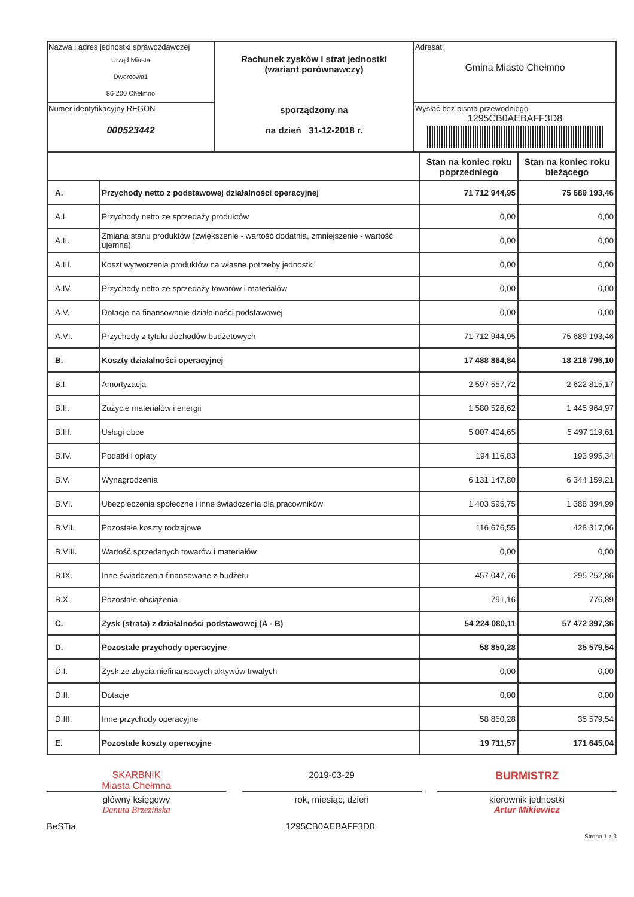| Nazwa i adres jednostki sprawozdawczej Urząd Miasta Dworcowa1 86-200 Chełmno | Rachunek zysków i strat jednostki (wariant porównawczy) sporządzony na na dzień 31-12-2018 r. | Adresat: Gmina Miasto Chełmno |
| Numer identyfikacyjny REGON 000523442 | | Wysłać bez pisma przewodniego 1295CB0AEBAFF3D8 |
| | | Stan na koniec roku poprzedniego | Stan na koniec roku bieżącego |
| A. | Przychody netto z podstawowej działalności operacyjnej | 71 712 944,95 | 75 689 193,46 |
| A.I. | Przychody netto ze sprzedaży produktów | 0,00 | 0,00 |
| A.II. | Zmiana stanu produktów (zwiększenie - wartość dodatnia, zmniejszenie - wartość ujemna) | 0,00 | 0,00 |
| A.III. | Koszt wytworzenia produktów na własne potrzeby jednostki | 0,00 | 0,00 |
| A.IV. | Przychody netto ze sprzedaży towarów i materiałów | 0,00 | 0,00 |
| A.V. | Dotacje na finansowanie działalności podstawowej | 0,00 | 0,00 |
| A.VI. | Przychody z tytułu dochodów budżetowych | 71 712 944,95 | 75 689 193,46 |
| B. | Koszty działalności operacyjnej | 17 488 864,84 | 18 216 796,10 |
| B.I. | Amortyzacja | 2 597 557,72 | 2 622 815,17 |
| B.II. | Zużycie materiałów i energii | 1 580 526,62 | 1 445 964,97 |
| B.III. | Usługi obce | 5 007 404,65 | 5 497 119,61 |
| B.IV. | Podatki i opłaty | 194 116,83 | 193 995,34 |
| B.V. | Wynagrodzenia | 6 131 147,80 | 6 344 159,21 |
| B.VI. | Ubezpieczenia społeczne i inne świadczenia dla pracowników | 1 403 595,75 | 1 388 394,99 |
| B.VII. | Pozostałe koszty rodzajowe | 116 676,55 | 428 317,06 |
| B.VIII. | Wartość sprzedanych towarów i materiałów | 0,00 | 0,00 |
| B.IX. | Inne świadczenia finansowane z budżetu | 457 047,76 | 295 252,86 |
| B.X. | Pozostałe obciążenia | 791,16 | 776,89 |
| C. | Zysk (strata) z działalności podstawowej (A - B) | 54 224 080,11 | 57 472 397,36 |
| D. | Pozostałe przychody operacyjne | 58 850,28 | 35 579,54 |
| D.I. | Zysk ze zbycia niefinansowych aktywów trwałych | 0,00 | 0,00 |
| D.II. | Dotacje | 0,00 | 0,00 |
| D.III. | Inne przychody operacyjne | 58 850,28 | 35 579,54 |
| E. | Pozostałe koszty operacyjne | 19 711,57 | 171 645,04 |
SKARBNIK
Miasta Chełmna
2019-03-29
BURMISTRZ
główny księgowy
Danuta Brzezińska
rok, miesiąc, dzień kierownik jednostki
Artur Mikiewicz
BeSTia 1295CB0AEBAFF3D8 Strona 1 z 3